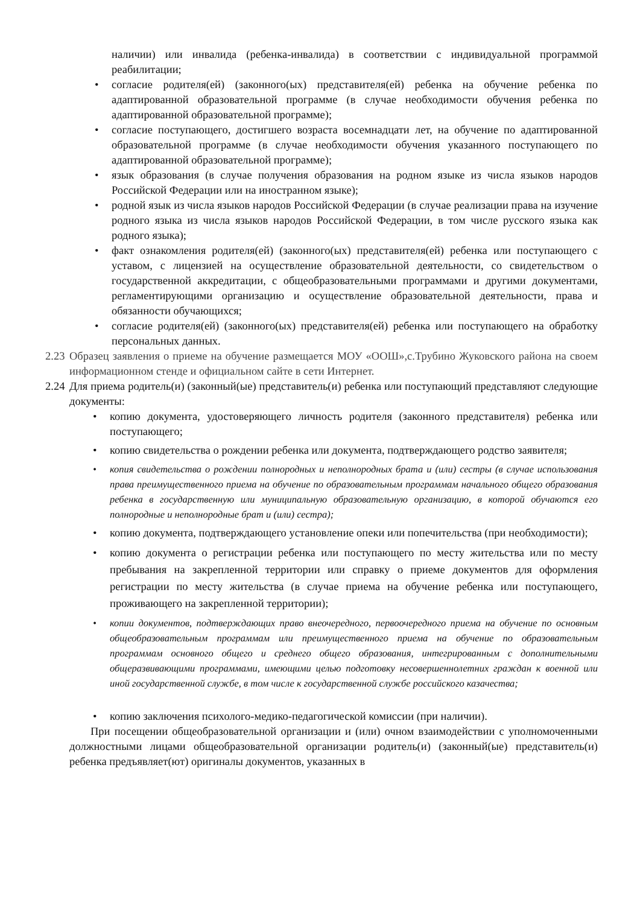наличии) или инвалида (ребенка-инвалида) в соответствии с индивидуальной программой реабилитации;
• согласие родителя(ей) (законного(ых) представителя(ей) ребенка на обучение ребенка по адаптированной образовательной программе (в случае необходимости обучения ребенка по адаптированной образовательной программе);
• согласие поступающего, достигшего возраста восемнадцати лет, на обучение по адаптированной образовательной программе (в случае необходимости обучения указанного поступающего по адаптированной образовательной программе);
• язык образования (в случае получения образования на родном языке из числа языков народов Российской Федерации или на иностранном языке);
• родной язык из числа языков народов Российской Федерации (в случае реализации права на изучение родного языка из числа языков народов Российской Федерации, в том числе русского языка как родного языка);
• факт ознакомления родителя(ей) (законного(ых) представителя(ей) ребенка или поступающего с уставом, с лицензией на осуществление образовательной деятельности, со свидетельством о государственной аккредитации, с общеобразовательными программами и другими документами, регламентирующими организацию и осуществление образовательной деятельности, права и обязанности обучающихся;
• согласие родителя(ей) (законного(ых) представителя(ей) ребенка или поступающего на обработку персональных данных.
2.23 Образец заявления о приеме на обучение размещается МОУ «ООШ»,с.Трубино Жуковского района на своем информационном стенде и официальном сайте в сети Интернет.
2.24 Для приема родитель(и) (законный(ые) представитель(и) ребенка или поступающий представляют следующие документы:
• копию документа, удостоверяющего личность родителя (законного представителя) ребенка или поступающего;
• копию свидетельства о рождении ребенка или документа, подтверждающего родство заявителя;
• копия свидетельства о рождении полнородных и неполнородных брата и (или) сестры (в случае использования права преимущественного приема на обучение по образовательным программам начального общего образования ребенка в государственную или муниципальную образовательную организацию, в которой обучаются его полнородные и неполнородные брат и (или) сестра);
• копию документа, подтверждающего установление опеки или попечительства (при необходимости);
• копию документа о регистрации ребенка или поступающего по месту жительства или по месту пребывания на закрепленной территории или справку о приеме документов для оформления регистрации по месту жительства (в случае приема на обучение ребенка или поступающего, проживающего на закрепленной территории);
• копии документов, подтверждающих право внеочередного, первоочередного приема на обучение по основным общеобразовательным программам или преимущественного приема на обучение по образовательным программам основного общего и среднего общего образования, интегрированным с дополнительными общеразвивающими программами, имеющими целью подготовку несовершеннолетних граждан к военной или иной государственной службе, в том числе к государственной службе российского казачества;
• копию заключения психолого-медико-педагогической комиссии (при наличии).
При посещении общеобразовательной организации и (или) очном взаимодействии с уполномоченными должностными лицами общеобразовательной организации родитель(и) (законный(ые) представитель(и) ребенка предъявляет(ют) оригиналы документов, указанных в